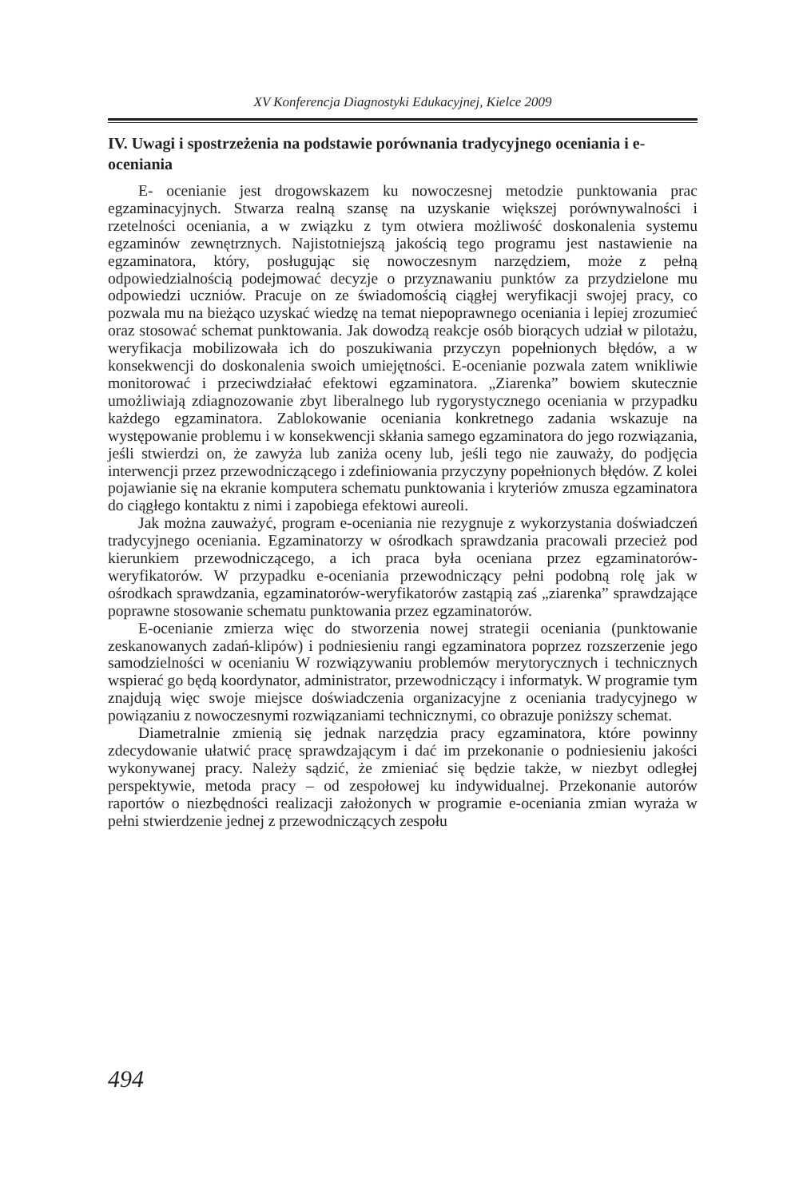XV Konferencja Diagnostyki Edukacyjnej, Kielce 2009
IV. Uwagi i spostrzeżenia na podstawie porównania tradycyjnego oceniania i e-oceniania
E- ocenianie jest drogowskazem ku nowoczesnej metodzie punktowania prac egzaminacyjnych. Stwarza realną szansę na uzyskanie większej porównywalności i rzetelności oceniania, a w związku z tym otwiera możliwość doskonalenia systemu egzaminów zewnętrznych. Najistotniejszą jakością tego programu jest nastawienie na egzaminatora, który, posługując się nowoczesnym narzędziem, może z pełną odpowiedzialnością podejmować decyzje o przyznawaniu punktów za przydzielone mu odpowiedzi uczniów. Pracuje on ze świadomością ciągłej weryfikacji swojej pracy, co pozwala mu na bieżąco uzyskać wiedzę na temat niepoprawnego oceniania i lepiej zrozumieć oraz stosować schemat punktowania. Jak dowodzą reakcje osób biorących udział w pilotażu, weryfikacja mobilizowała ich do poszukiwania przyczyn popełnionych błędów, a w konsekwencji do doskonalenia swoich umiejętności. E-ocenianie pozwala zatem wnikliwie monitorować i przeciwdziałać efektowi egzaminatora. „Ziarenka” bowiem skutecznie umożliwiają zdiagnozowanie zbyt liberalnego lub rygorystycznego oceniania w przypadku każdego egzaminatora. Zablokowanie oceniania konkretnego zadania wskazuje na występowanie problemu i w konsekwencji skłania samego egzaminatora do jego rozwiązania, jeśli stwierdzi on, że zawyża lub zaniża oceny lub, jeśli tego nie zauważy, do podjęcia interwencji przez przewodniczącego i zdefiniowania przyczyny popełnionych błędów. Z kolei pojawianie się na ekranie komputera schematu punktowania i kryteriów zmusza egzaminatora do ciągłego kontaktu z nimi i zapobiega efektowi aureoli.
Jak można zauważyć, program e-oceniania nie rezygnuje z wykorzystania doświadczeń tradycyjnego oceniania. Egzaminatorzy w ośrodkach sprawdzania pracowali przecież pod kierunkiem przewodniczącego, a ich praca była oceniana przez egzaminatorów-weryfikatorów. W przypadku e-oceniania przewodniczący pełni podobną rolę jak w ośrodkach sprawdzania, egzaminatorów-weryfikatorów zastąpią zaś „ziarenka” sprawdzające poprawne stosowanie schematu punktowania przez egzaminatorów.
E-ocenianie zmierza więc do stworzenia nowej strategii oceniania (punktowanie zeskanowanych zadań-klipów) i podniesieniu rangi egzaminatora poprzez rozszerzenie jego samodzielności w ocenianiu W rozwiązywaniu problemów merytorycznych i technicznych wspierać go będą koordynator, administrator, przewodniczący i informatyk. W programie tym znajdują więc swoje miejsce doświadczenia organizacyjne z oceniania tradycyjnego w powiązaniu z nowoczesnymi rozwiązaniami technicznymi, co obrazuje poniższy schemat.
Diametralnie zmienią się jednak narzędzia pracy egzaminatora, które powinny zdecydowanie ułatwić pracę sprawdzającym i dać im przekonanie o podniesieniu jakości wykonywanej pracy. Należy sądzić, że zmieniać się będzie także, w niezbyt odległej perspektywie, metoda pracy – od zespołowej ku indywidualnej. Przekonanie autorów raportów o niezbędności realizacji założonych w programie e-oceniania zmian wyraża w pełni stwierdzenie jednej z przewodniczących zespołu
494